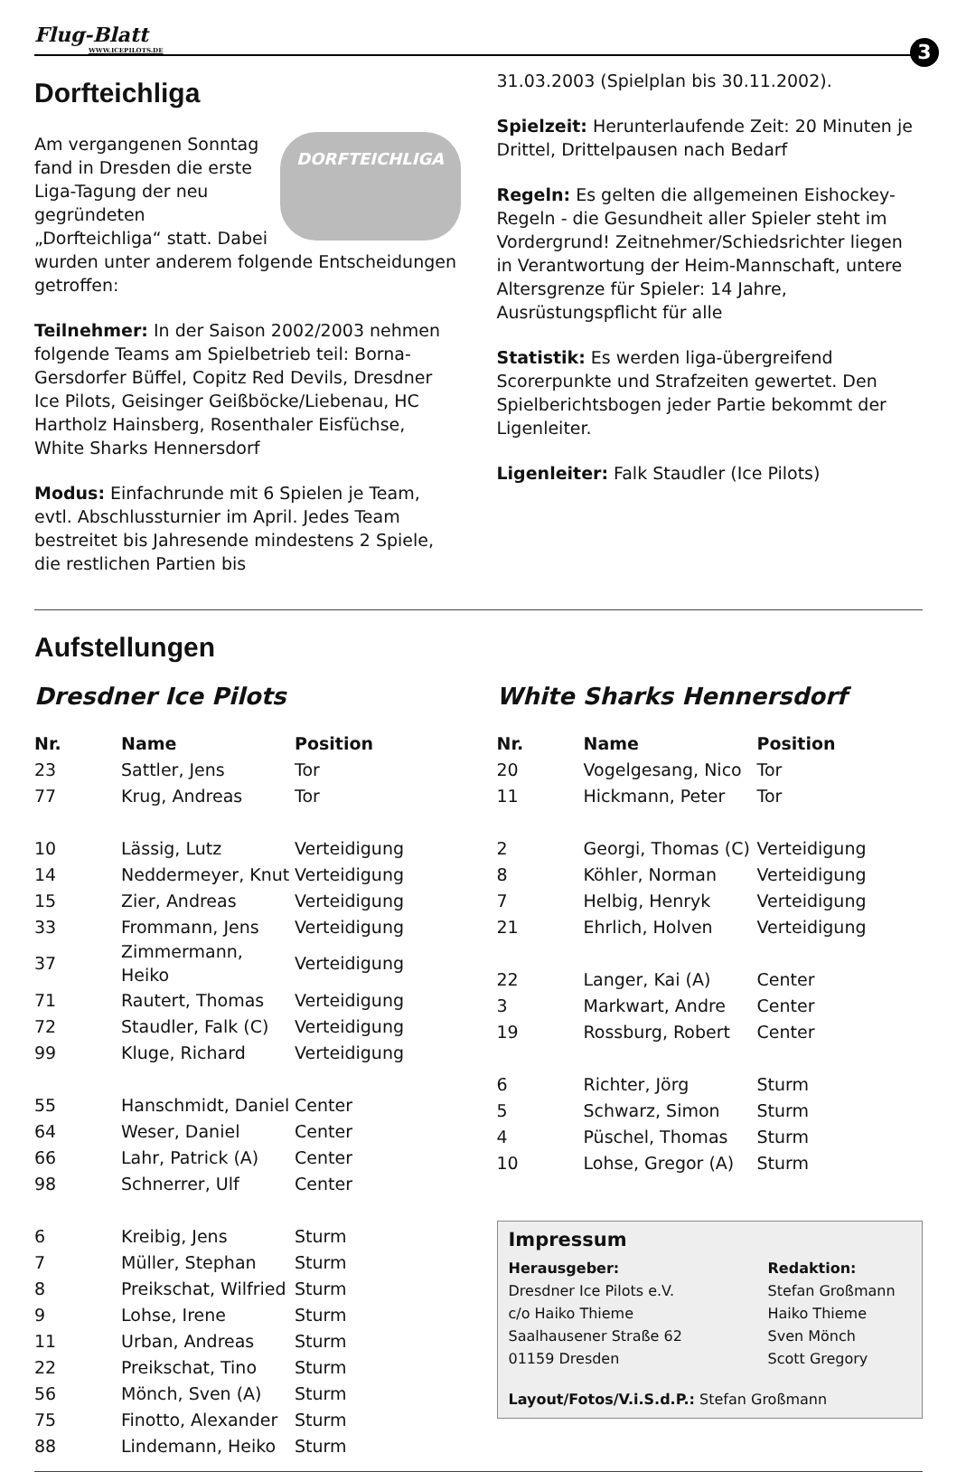Flug-Blatt
WWW.ICEPILOTS.DE
3
Dorfteichliga
DORFTEICHLIGA
Am vergangenen Sonntag fand in Dresden die erste Liga-Tagung der neu gegründeten „Dorfteichliga“ statt. Dabei wurden unter anderem folgende Entscheidungen getroffen:
Teilnehmer: In der Saison 2002/2003 nehmen folgende Teams am Spielbetrieb teil: Borna-Gersdorfer Büffel, Copitz Red Devils, Dresdner Ice Pilots, Geisinger Geißböcke/Liebenau, HC Hartholz Hainsberg, Rosenthaler Eisfüchse, White Sharks Hennersdorf
Modus: Einfachrunde mit 6 Spielen je Team, evtl. Abschlussturnier im April. Jedes Team bestreitet bis Jahresende mindestens 2 Spiele, die restlichen Partien bis
31.03.2003 (Spielplan bis 30.11.2002).
Spielzeit: Herunterlaufende Zeit: 20 Minuten je Drittel, Drittelpausen nach Bedarf
Regeln: Es gelten die allgemeinen Eishockey-Regeln - die Gesundheit aller Spieler steht im Vordergrund! Zeitnehmer/Schiedsrichter liegen in Verantwortung der Heim-Mannschaft, untere Altersgrenze für Spieler: 14 Jahre, Ausrüstungspflicht für alle
Statistik: Es werden liga-übergreifend Scorerpunkte und Strafzeiten gewertet. Den Spielberichtsbogen jeder Partie bekommt der Ligenleiter.
Ligenleiter: Falk Staudler (Ice Pilots)
Aufstellungen
Dresdner Ice Pilots
| Nr. | Name | Position |
| --- | --- | --- |
| 23 | Sattler, Jens | Tor |
| 77 | Krug, Andreas | Tor |
| 10 | Lässig, Lutz | Verteidigung |
| 14 | Neddermeyer, Knut | Verteidigung |
| 15 | Zier, Andreas | Verteidigung |
| 33 | Frommann, Jens | Verteidigung |
| 37 | Zimmermann, Heiko | Verteidigung |
| 71 | Rautert, Thomas | Verteidigung |
| 72 | Staudler, Falk (C) | Verteidigung |
| 99 | Kluge, Richard | Verteidigung |
| 55 | Hanschmidt, Daniel | Center |
| 64 | Weser, Daniel | Center |
| 66 | Lahr, Patrick (A) | Center |
| 98 | Schnerrer, Ulf | Center |
| 6 | Kreibig, Jens | Sturm |
| 7 | Müller, Stephan | Sturm |
| 8 | Preikschat, Wilfried | Sturm |
| 9 | Lohse, Irene | Sturm |
| 11 | Urban, Andreas | Sturm |
| 22 | Preikschat, Tino | Sturm |
| 56 | Mönch, Sven (A) | Sturm |
| 75 | Finotto, Alexander | Sturm |
| 88 | Lindemann, Heiko | Sturm |
White Sharks Hennersdorf
| Nr. | Name | Position |
| --- | --- | --- |
| 20 | Vogelgesang, Nico | Tor |
| 11 | Hickmann, Peter | Tor |
| 2 | Georgi, Thomas (C) | Verteidigung |
| 8 | Köhler, Norman | Verteidigung |
| 7 | Helbig, Henryk | Verteidigung |
| 21 | Ehrlich, Holven | Verteidigung |
| 22 | Langer, Kai (A) | Center |
| 3 | Markwart, Andre | Center |
| 19 | Rossburg, Robert | Center |
| 6 | Richter, Jörg | Sturm |
| 5 | Schwarz, Simon | Sturm |
| 4 | Püschel, Thomas | Sturm |
| 10 | Lohse, Gregor (A) | Sturm |
Impressum
Herausgeber:
Dresdner Ice Pilots e.V.
c/o Haiko Thieme
Saalhausener Straße 62
01159 Dresden
Redaktion:
Stefan Großmann
Haiko Thieme
Sven Mönch
Scott Gregory
Layout/Fotos/V.i.S.d.P.: Stefan Großmann